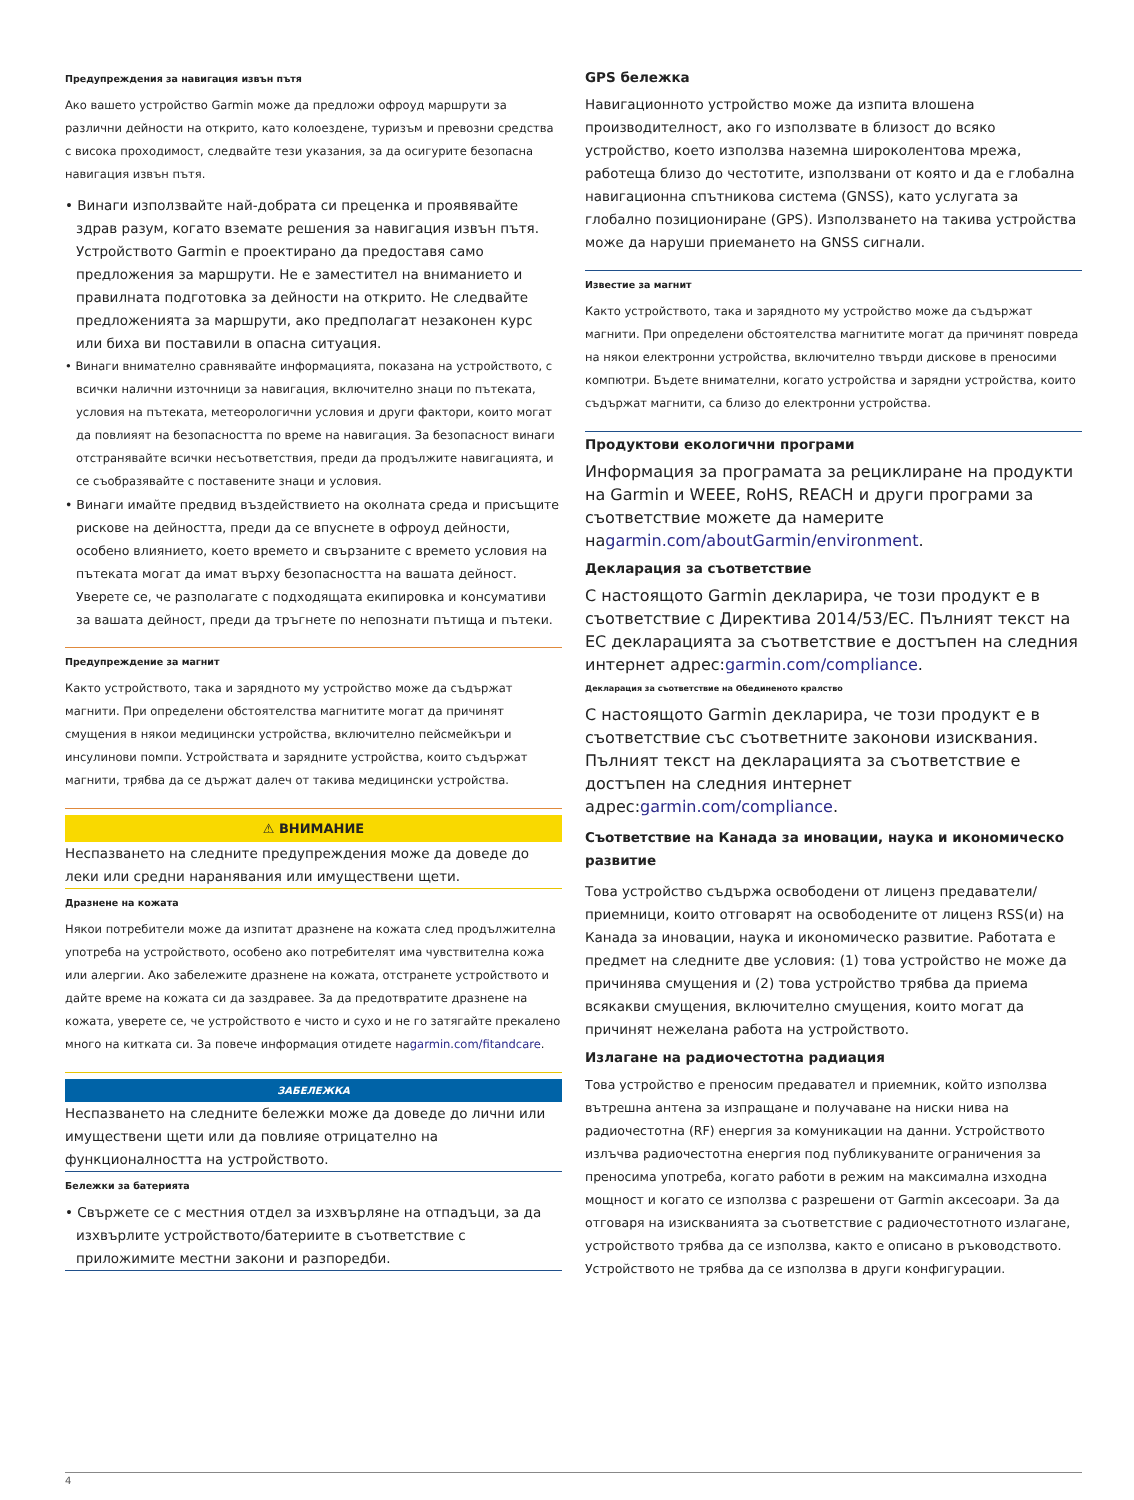Предупреждения за навигация извън пътя
Ако вашето устройство Garmin може да предложи офроуд маршрути за различни дейности на открито, като колоездене, туризъм и превозни средства с висока проходимост, следвайте тези указания, за да осигурите безопасна навигация извън пътя.
• Винаги използвайте най-добрата си преценка и проявявайте здрав разум, когато вземате решения за навигация извън пътя. Устройството Garmin е проектирано да предоставя само предложения за маршрути. Не е заместител на вниманието и правилната подготовка за дейности на открито. Не следвайте предложенията за маршрути, ако предполагат незаконен курс или биха ви поставили в опасна ситуация.
• Винаги внимателно сравнявайте информацията, показана на устройството, с всички налични източници за навигация, включително знаци по пътеката, условия на пътеката, метеорологични условия и други фактори, които могат да повлияят на безопасността по време на навигация. За безопасност винаги отстранявайте всички несъответствия, преди да продължите навигацията, и се съобразявайте с поставените знаци и условия.
• Винаги имайте предвид въздействието на околната среда и присъщите рискове на дейността, преди да се впуснете в офроуд дейности, особено влиянието, което времето и свързаните с времето условия на пътеката могат да имат върху безопасността на вашата дейност. Уверете се, че разполагате с подходящата екипировка и консумативи за вашата дейност, преди да тръгнете по непознати пътища и пътеки.
Предупреждение за магнит
Както устройството, така и зарядното му устройство може да съдържат магнити. При определени обстоятелства магнитите могат да причинят смущения в някои медицински устройства, включително пейсмейкъри и инсулинови помпи. Устройствата и зарядните устройства, които съдържат магнити, трябва да се държат далеч от такива медицински устройства.
⚠ ВНИМАНИЕ
Неспазването на следните предупреждения може да доведе до леки или средни наранявания или имуществени щети.
Дразнене на кожата
Някои потребители може да изпитат дразнене на кожата след продължителна употреба на устройството, особено ако потребителят има чувствителна кожа или алергии. Ако забележите дразнене на кожата, отстранете устройството и дайте време на кожата си да заздравее. За да предотвратите дразнене на кожата, уверете се, че устройството е чисто и сухо и не го затягайте прекалено много на китката си. За повече информация отидете наgarmin.com/fitandcare.
ЗАБЕЛЕЖКА
Неспазването на следните бележки може да доведе до лични или имуществени щети или да повлияе отрицателно на функционалността на устройството.
Бележки за батерията
• Свържете се с местния отдел за изхвърляне на отпадъци, за да изхвърлите устройството/батериите в съответствие с приложимите местни закони и разпоредби.
GPS бележка
Навигационното устройство може да изпита влошена производителност, ако го използвате в близост до всяко устройство, което използва наземна широколентова мрежа, работеща близо до честотите, използвани от която и да е глобална навигационна спътникова система (GNSS), като услугата за глобално позициониране (GPS). Използването на такива устройства може да наруши приемането на GNSS сигнали.
Известие за магнит
Както устройството, така и зарядното му устройство може да съдържат магнити. При определени обстоятелства магнитите могат да причинят повреда на някои електронни устройства, включително твърди дискове в преносими компютри. Бъдете внимателни, когато устройства и зарядни устройства, които съдържат магнити, са близо до електронни устройства.
Продуктови екологични програми
Информация за програмата за рециклиране на продукти на Garmin и WEEE, RoHS, REACH и други програми за съответствие можете да намерите наgarmin.com/aboutGarmin/environment.
Декларация за съответствие
С настоящото Garmin декларира, че този продукт е в съответствие с Директива 2014/53/ЕС. Пълният текст на ЕС декларацията за съответствие е достъпен на следния интернет адрес:garmin.com/compliance.
Декларация за съответствие на Обединеното кралство
С настоящото Garmin декларира, че този продукт е в съответствие със съответните законови изисквания. Пълният текст на декларацията за съответствие е достъпен на следния интернет адрес:garmin.com/compliance.
Съответствие на Канада за иновации, наука и икономическо развитие
Това устройство съдържа освободени от лиценз предаватели/приемници, които отговарят на освободените от лиценз RSS(и) на Канада за иновации, наука и икономическо развитие. Работата е предмет на следните две условия: (1) това устройство не може да причинява смущения и (2) това устройство трябва да приема всякакви смущения, включително смущения, които могат да причинят нежелана работа на устройството.
Излагане на радиочестотна радиация
Това устройство е преносим предавател и приемник, който използва вътрешна антена за изпращане и получаване на ниски нива на радиочестотна (RF) енергия за комуникации на данни. Устройството излъчва радиочестотна енергия под публикуваните ограничения за преносима употреба, когато работи в режим на максимална изходна мощност и когато се използва с разрешени от Garmin аксесоари. За да отговаря на изискванията за съответствие с радиочестотното излагане, устройството трябва да се използва, както е описано в ръководството. Устройството не трябва да се използва в други конфигурации.
4